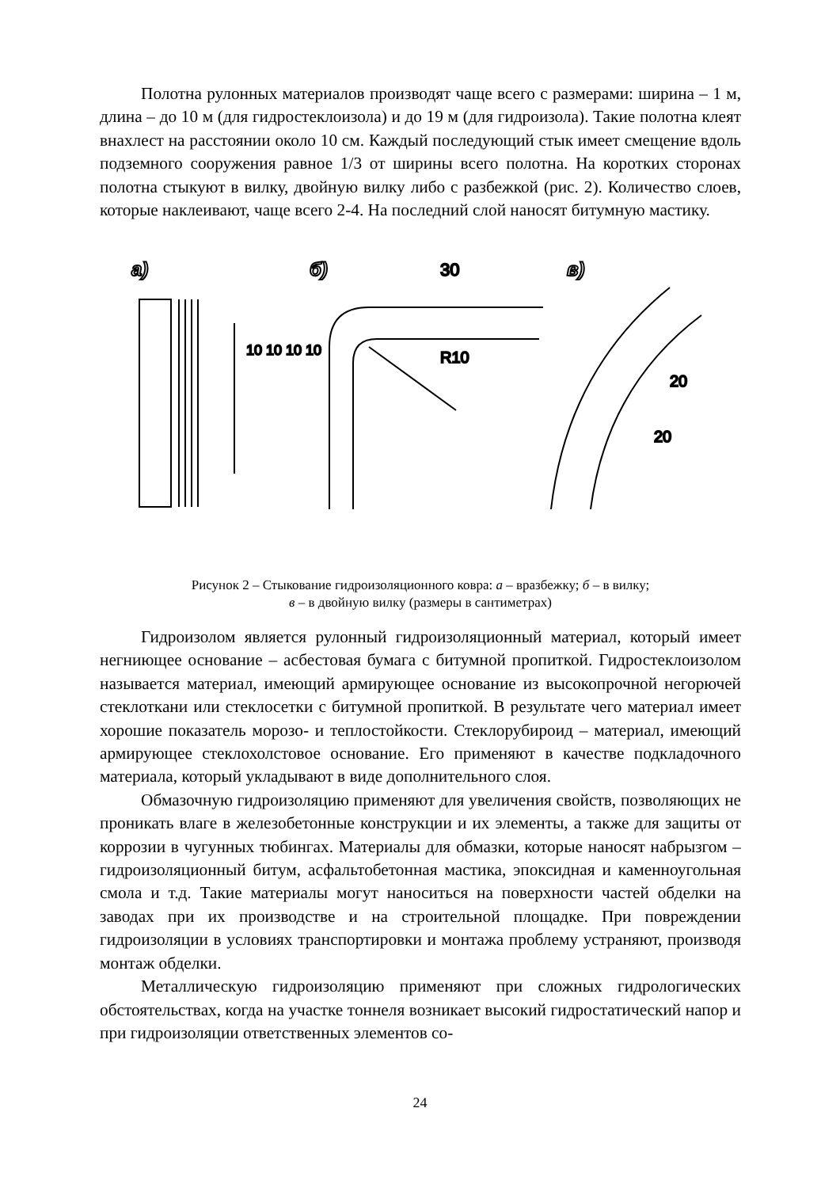Полотна рулонных материалов производят чаще всего с размерами: ширина – 1 м, длина – до 10 м (для гидростеклоизола) и до 19 м (для гидроизола). Такие полотна клеят внахлест на расстоянии около 10 см. Каждый последующий стык имеет смещение вдоль подземного сооружения равное 1/3 от ширины всего полотна. На коротких сторонах полотна стыкуют в вилку, двойную вилку либо с разбежкой (рис. 2). Количество слоев, которые наклеивают, чаще всего 2-4. На последний слой наносят битумную мастику.
а)
б)
30
R10
в)
20
20
10 10 10 10
Рисунок 2 – Стыкование гидроизоляционного ковра: а – вразбежку; б – в вилку;
в – в двойную вилку (размеры в сантиметрах)
Гидроизолом является рулонный гидроизоляционный материал, который имеет негниющее основание – асбестовая бумага с битумной пропиткой. Гидростеклоизолом называется материал, имеющий армирующее основание из высокопрочной негорючей стеклоткани или стеклосетки с битумной пропиткой. В результате чего материал имеет хорошие показатель морозо- и теплостойкости. Стеклорубироид – материал, имеющий армирующее стеклохолстовое основание. Его применяют в качестве подкладочного материала, который укладывают в виде дополнительного слоя.
Обмазочную гидроизоляцию применяют для увеличения свойств, позволяющих не проникать влаге в железобетонные конструкции и их элементы, а также для защиты от коррозии в чугунных тюбингах. Материалы для обмазки, которые наносят набрызгом – гидроизоляционный битум, асфальтобетонная мастика, эпоксидная и каменноугольная смола и т.д. Такие материалы могут наноситься на поверхности частей обделки на заводах при их производстве и на строительной площадке. При повреждении гидроизоляции в условиях транспортировки и монтажа проблему устраняют, производя монтаж обделки.
Металлическую гидроизоляцию применяют при сложных гидрологических обстоятельствах, когда на участке тоннеля возникает высокий гидростатический напор и при гидроизоляции ответственных элементов со-
24